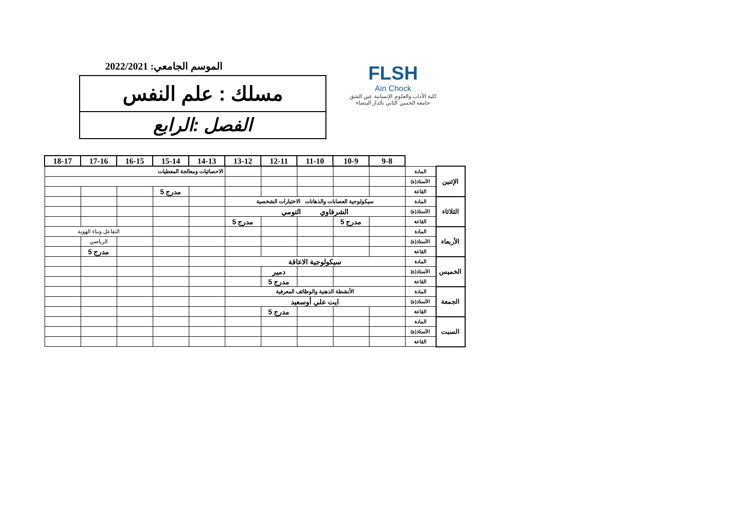الموسم الجامعي: 2022/2021
مسلك : علم النفس
الفصل :الرابع
FLSH
Ain Chock
كلية الآداب والعلوم الإنسانية عين الشق
جامعة الحسن الثاني بالدار البيضاء
| | | 9-8 | 10-9 | 11-10 | 12-11 | 13-12 | 14-13 | 15-14 | 16-15 | 17-16 | 18-17 |
| الإثنين | المادة | | | | | | الاحصائيات ومعالجة المعطيات | | | | |
| | الأستاذ(ة) | | | | | | | | | | |
| | القاعة | | | | | | | مدرج 5 | | | |
| الثلاثاء | المادة | سيكولوجية العصابات والذهانات الاختبارات الشخصية | | | | | | | | | |
| | الأستاذ(ة) | الشرقاوي التومي | | | | | | | | | |
| | القاعة | | مدرج 5 | | | مدرج 5 | | | | | |
| الأربعاء | المادة | | | | | | | | التفاعل وبناء الهوية | | |
| | الأستاذ(ة) | | | | | | | | | الرياضي | |
| | القاعة | | | | | | | | | مدرج 5 | |
| الخميس | المادة | سيكولوجية الاعاقة | | | | | | | | | |
| | الأستاذ(ة) | | | | دمير | | | | | | |
| | القاعة | | | | مدرج 5 | | | | | | |
| الجمعة | المادة | الأنشطة الذهنية والوظائف المعرفية | | | | | | | | | |
| | الأستاذ(ة) | ايت علي أوسعيد | | | | | | | | | |
| | القاعة | | | | مدرج 5 | | | | | | |
| السبت | المادة | | | | | | | | | | |
| | الأستاذ(ة) | | | | | | | | | | |
| | القاعة | | | | | | | | | | |